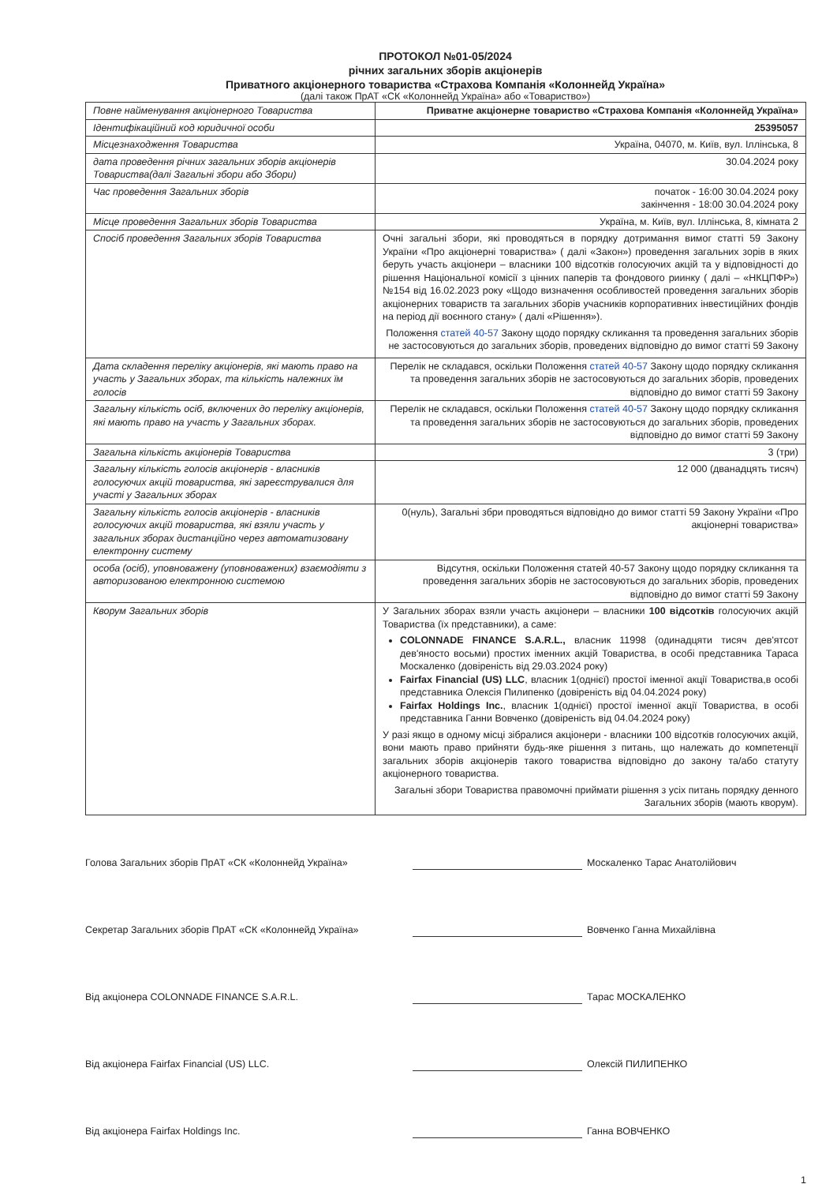ПРОТОКОЛ №01-05/2024
річних загальних зборів акціонерів
Приватного акціонерного товариства «Страхова Компанія «Колоннейд Україна»
(далі також ПрАТ «СК «Колоннейд Україна» або «Товариство»)
| Повне найменування акціонерного Товариства | Приватне акціонерне товариство «Страхова Компанія «Колоннейд Україна» |
| Ідентифікаційний код юридичної особи | 25395057 |
| Місцезнаходження Товариства | Україна, 04070, м. Київ, вул. Іллінська, 8 |
| дата проведення річних загальних зборів акціонерів Товариства(далі Загальні збори або Збори) | 30.04.2024 року |
| Час проведення Загальних зборів | початок - 16:00 30.04.2024 року закінчення - 18:00 30.04.2024 року |
| Місце проведення Загальних зборів Товариства | Україна, м. Київ, вул. Іллінська, 8, кімната 2 |
| Спосіб проведення Загальних зборів Товариства | Очні загальні збори, які проводяться в порядку дотримання вимог статті 59 Закону України «Про акціонерні товариства» ( далі «Закон») проведення загальних зорів в яких беруть участь акціонери – власники 100 відсотків голосуючих акцій та у відповідності до рішення Національної комісії з цінних паперів та фондового риинку ( далі – «НКЦПФР») №154 від 16.02.2023 року «Щодо визначення особливостей проведення загальних зборів акціонерних товариств та загальних зборів учасників корпоративних інвестиційних фондів на період дії воєнного стану» ( далі «Рішення»). Положення статей 40-57 Закону щодо порядку скликання та проведення загальних зборів не застосовуються до загальних зборів, проведених відповідно до вимог статті 59 Закону |
| Дата складення переліку акціонерів, які мають право на участь у Загальних зборах, та кількість належних їм голосів | Перелік не складався, оскільки Положення статей 40-57 Закону щодо порядку скликання та проведення загальних зборів не застосовуються до загальних зборів, проведених відповідно до вимог статті 59 Закону |
| Загальну кількість осіб, включених до переліку акціонерів, які мають право на участь у Загальних зборах. | Перелік не складався, оскільки Положення статей 40-57 Закону щодо порядку скликання та проведення загальних зборів не застосовуються до загальних зборів, проведених відповідно до вимог статті 59 Закону |
| Загальна кількість акціонерів Товариства | 3 (три) |
| Загальну кількість голосів акціонерів - власників голосуючих акцій товариства, які зареєструвалися для участі у Загальних зборах | 12 000 (дванадцять тисяч) |
| Загальну кількість голосів акціонерів - власників голосуючих акцій товариства, які взяли участь у загальних зборах дистанційно через автоматизовану електронну систему | 0(нуль), Загальні збри проводяться відповідно до вимог статті 59 Закону України «Про акціонерні товариства» |
| особа (осіб), уповноважену (уповноважених) взаємодіяти з авторизованою електронною системою | Відсутня, оскільки Положення статей 40-57 Закону щодо порядку скликання та проведення загальних зборів не застосовуються до загальних зборів, проведених відповідно до вимог статті 59 Закону |
| Кворум Загальних зборів | У Загальних зборах взяли участь акціонери – власники 100 відсотків голосуючих акцій Товариства (їх представники), а саме: COLONNADE FINANCE S.A.R.L., власник 11998 (одинадцяти тисяч дев'ятсот дев'яносто восьми) простих іменних акцій Товариства, в особі представника Тараса Москаленко (довіреність від 29.03.2024 року) Fairfax Financial (US) LLC , власник 1(однієї) простої іменної акції Товариства,в особі представника Олексія Пилипенко (довіреність від 04.04.2024 року) Fairfax Holdings Inc. , власник 1(однієї) простої іменної акції Товариства, в особі представника Ганни Вовченко (довіреність від 04.04.2024 року) У разі якщо в одному місці зібралися акціонери - власники 100 відсотків голосуючих акцій, вони мають право прийняти будь-яке рішення з питань, що належать до компетенції загальних зборів акціонерів такого товариства відповідно до закону та/або статуту акціонерного товариства. Загальні збори Товариства правомочні приймати рішення з усіх питань порядку денного Загальних зборів (мають кворум). |
Голова Загальних зборів ПрАТ «СК «Колоннейд Україна» Москаленко Тарас Анатолійович
Секретар Загальних зборів ПрАТ «СК «Колоннейд Україна» Вовченко Ганна Михайлівна
Від акціонера COLONNADE FINANCE S.A.R.L. Тарас МОСКАЛЕНКО
Від акціонера Fairfax Financial (US) LLC. Олексій ПИЛИПЕНКО
Від акціонера Fairfax Holdings Inc. Ганна ВОВЧЕНКО
1